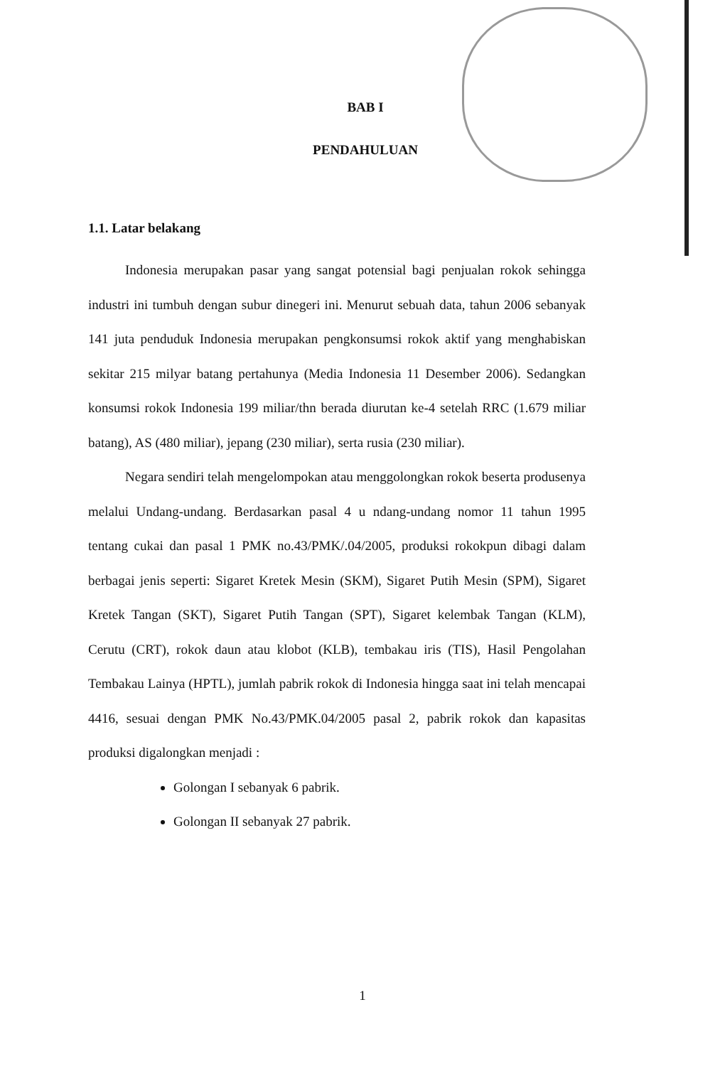BAB I
PENDAHULUAN
1.1. Latar belakang
Indonesia merupakan pasar yang sangat potensial bagi penjualan rokok sehingga industri ini tumbuh dengan subur dinegeri ini. Menurut sebuah data, tahun 2006 sebanyak 141 juta penduduk Indonesia merupakan pengkonsumsi rokok aktif yang menghabiskan sekitar 215 milyar batang pertahunya (Media Indonesia 11 Desember 2006). Sedangkan konsumsi rokok Indonesia 199 miliar/thn berada diurutan ke-4 setelah RRC (1.679 miliar batang), AS (480 miliar), jepang (230 miliar), serta rusia (230 miliar).
Negara sendiri telah mengelompokan atau menggolongkan rokok beserta produsenya melalui Undang-undang. Berdasarkan pasal 4 u ndang-undang nomor 11 tahun 1995 tentang cukai dan pasal 1 PMK no.43/PMK/.04/2005, produksi rokokpun dibagi dalam berbagai jenis seperti: Sigaret Kretek Mesin (SKM), Sigaret Putih Mesin (SPM), Sigaret Kretek Tangan (SKT), Sigaret Putih Tangan (SPT), Sigaret kelembak Tangan (KLM), Cerutu (CRT), rokok daun atau klobot (KLB), tembakau iris (TIS), Hasil Pengolahan Tembakau Lainya (HPTL), jumlah pabrik rokok di Indonesia hingga saat ini telah mencapai 4416, sesuai dengan PMK No.43/PMK.04/2005 pasal 2, pabrik rokok dan kapasitas produksi digalongkan menjadi :
Golongan I sebanyak 6 pabrik.
Golongan II sebanyak 27 pabrik.
1